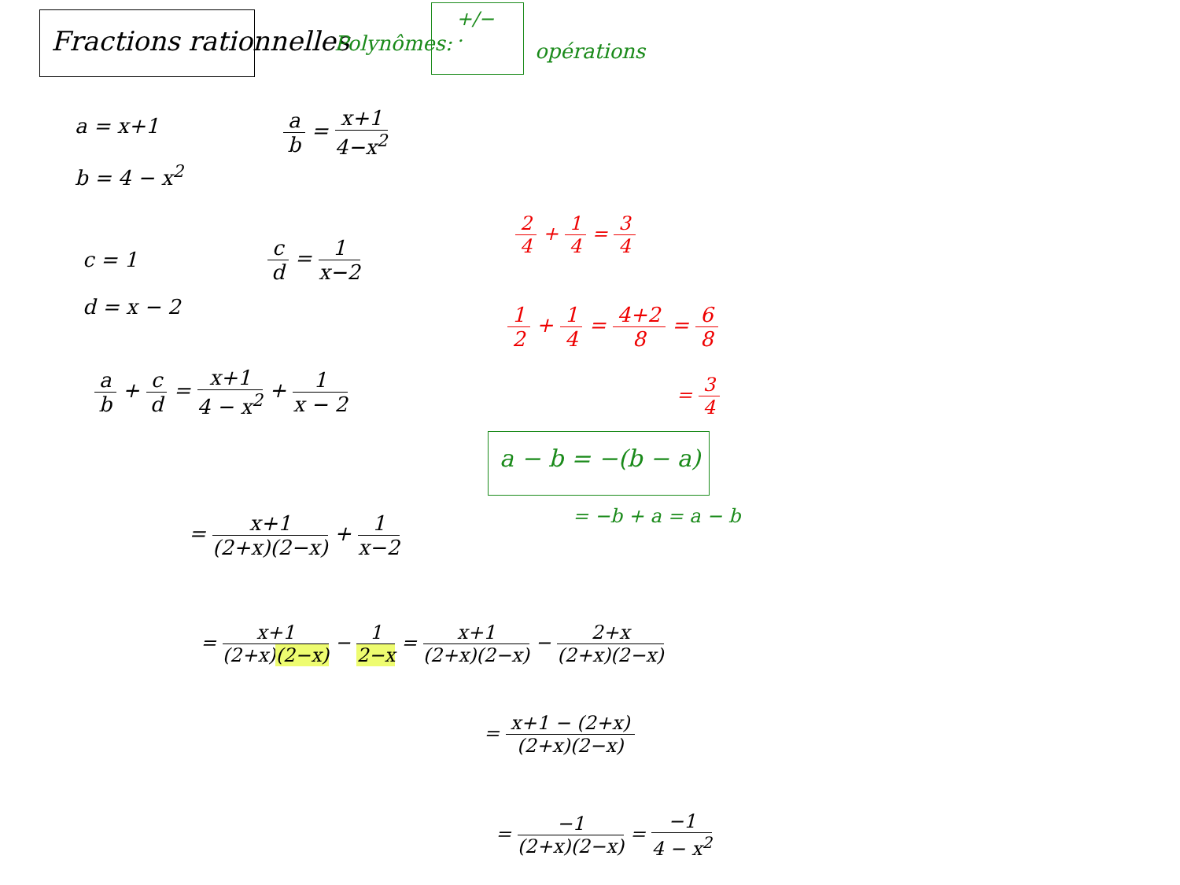Fractions rationnelles Polynômes:
+/−
·
opérations
a = x+1
b = 4 − x<sup>2</sup>
a b = x+1 4−x<sup>2</sup>
c = 1
d = x − 2
c d = 1 x−2
a b + c d = x+1 4 − x<sup>2</sup> + 1 x − 2
2 4 + 1 4 = 3 4
1 2 + 1 4 = 4+2 8 = 6 8
= 3 4
a − b = −(b − a)
= −b + a = a − b
= x+1 (2+x)(2−x) + 1 x−2
= x+1 (2+x)(2−x) − 1 2−x = x+1 (2+x)(2−x) − 2+x (2+x)(2−x)
= x+1 − (2+x) (2+x)(2−x)
= −1 (2+x)(2−x) = −1 4 − x<sup>2</sup>